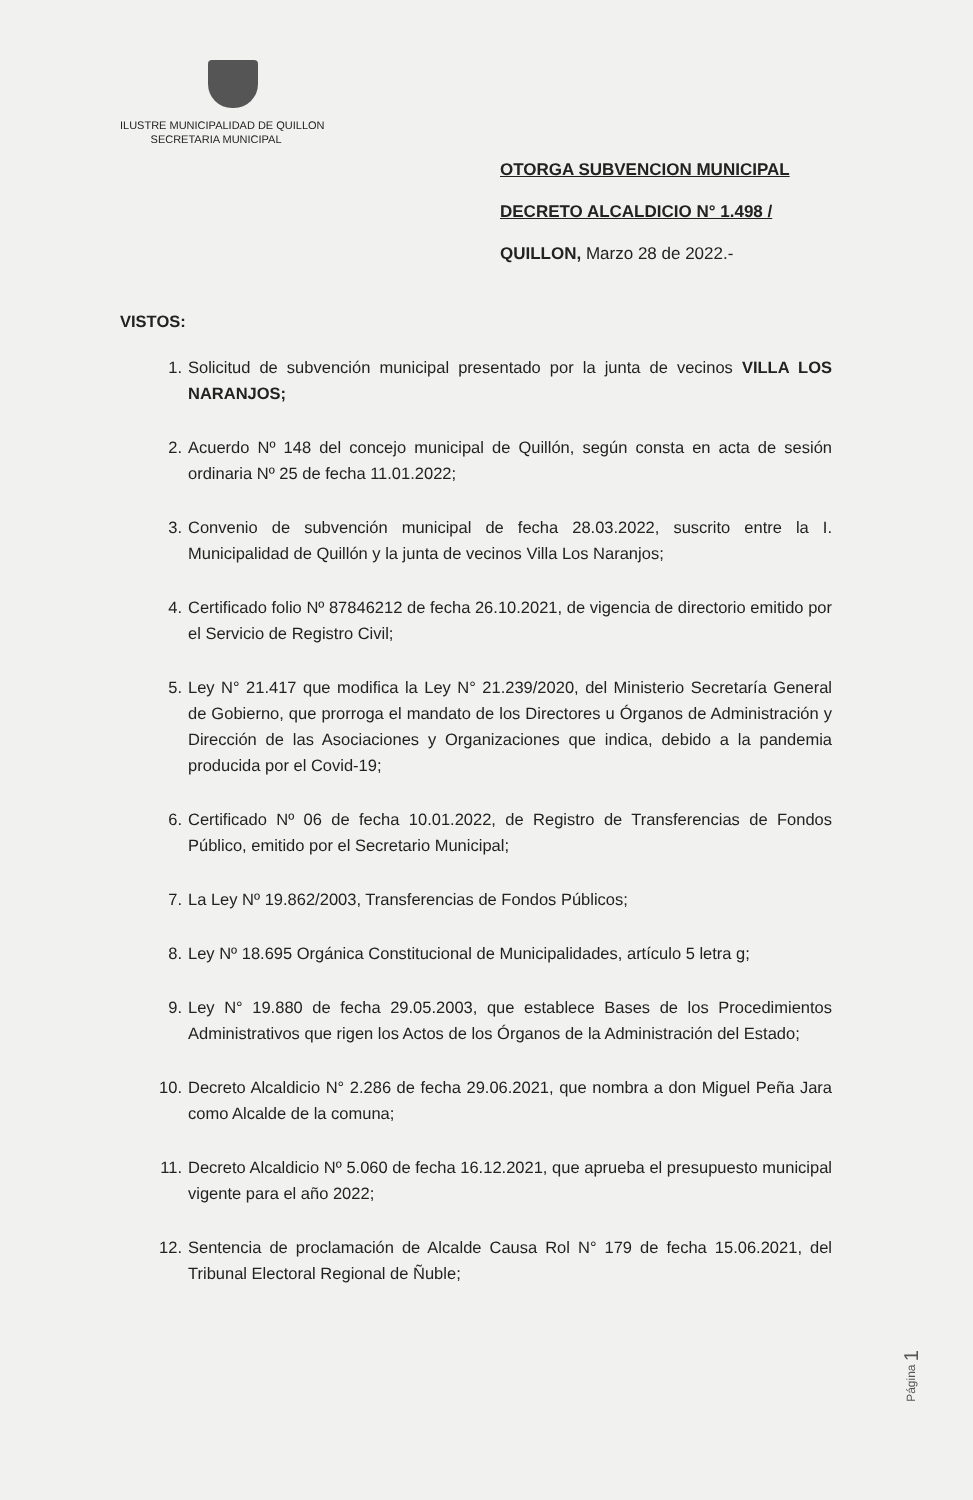ILUSTRE MUNICIPALIDAD DE QUILLON
SECRETARIA MUNICIPAL
OTORGA SUBVENCION MUNICIPAL
DECRETO ALCALDICIO N° 1.498 /
QUILLON, Marzo 28 de 2022.-
VISTOS:
1. Solicitud de subvención municipal presentado por la junta de vecinos VILLA LOS NARANJOS;
2. Acuerdo Nº 148 del concejo municipal de Quillón, según consta en acta de sesión ordinaria Nº 25 de fecha 11.01.2022;
3. Convenio de subvención municipal de fecha 28.03.2022, suscrito entre la I. Municipalidad de Quillón y la junta de vecinos Villa Los Naranjos;
4. Certificado folio Nº 87846212 de fecha 26.10.2021, de vigencia de directorio emitido por el Servicio de Registro Civil;
5. Ley N° 21.417 que modifica la Ley N° 21.239/2020, del Ministerio Secretaría General de Gobierno, que prorroga el mandato de los Directores u Órganos de Administración y Dirección de las Asociaciones y Organizaciones que indica, debido a la pandemia producida por el Covid-19;
6. Certificado Nº 06 de fecha 10.01.2022, de Registro de Transferencias de Fondos Público, emitido por el Secretario Municipal;
7. La Ley Nº 19.862/2003, Transferencias de Fondos Públicos;
8. Ley Nº 18.695 Orgánica Constitucional de Municipalidades, artículo 5 letra g;
9. Ley N° 19.880 de fecha 29.05.2003, que establece Bases de los Procedimientos Administrativos que rigen los Actos de los Órganos de la Administración del Estado;
10. Decreto Alcaldicio N° 2.286 de fecha 29.06.2021, que nombra a don Miguel Peña Jara como Alcalde de la comuna;
11. Decreto Alcaldicio Nº 5.060 de fecha 16.12.2021, que aprueba el presupuesto municipal vigente para el año 2022;
12. Sentencia de proclamación de Alcalde Causa Rol N° 179 de fecha 15.06.2021, del Tribunal Electoral Regional de Ñuble;
Página 1